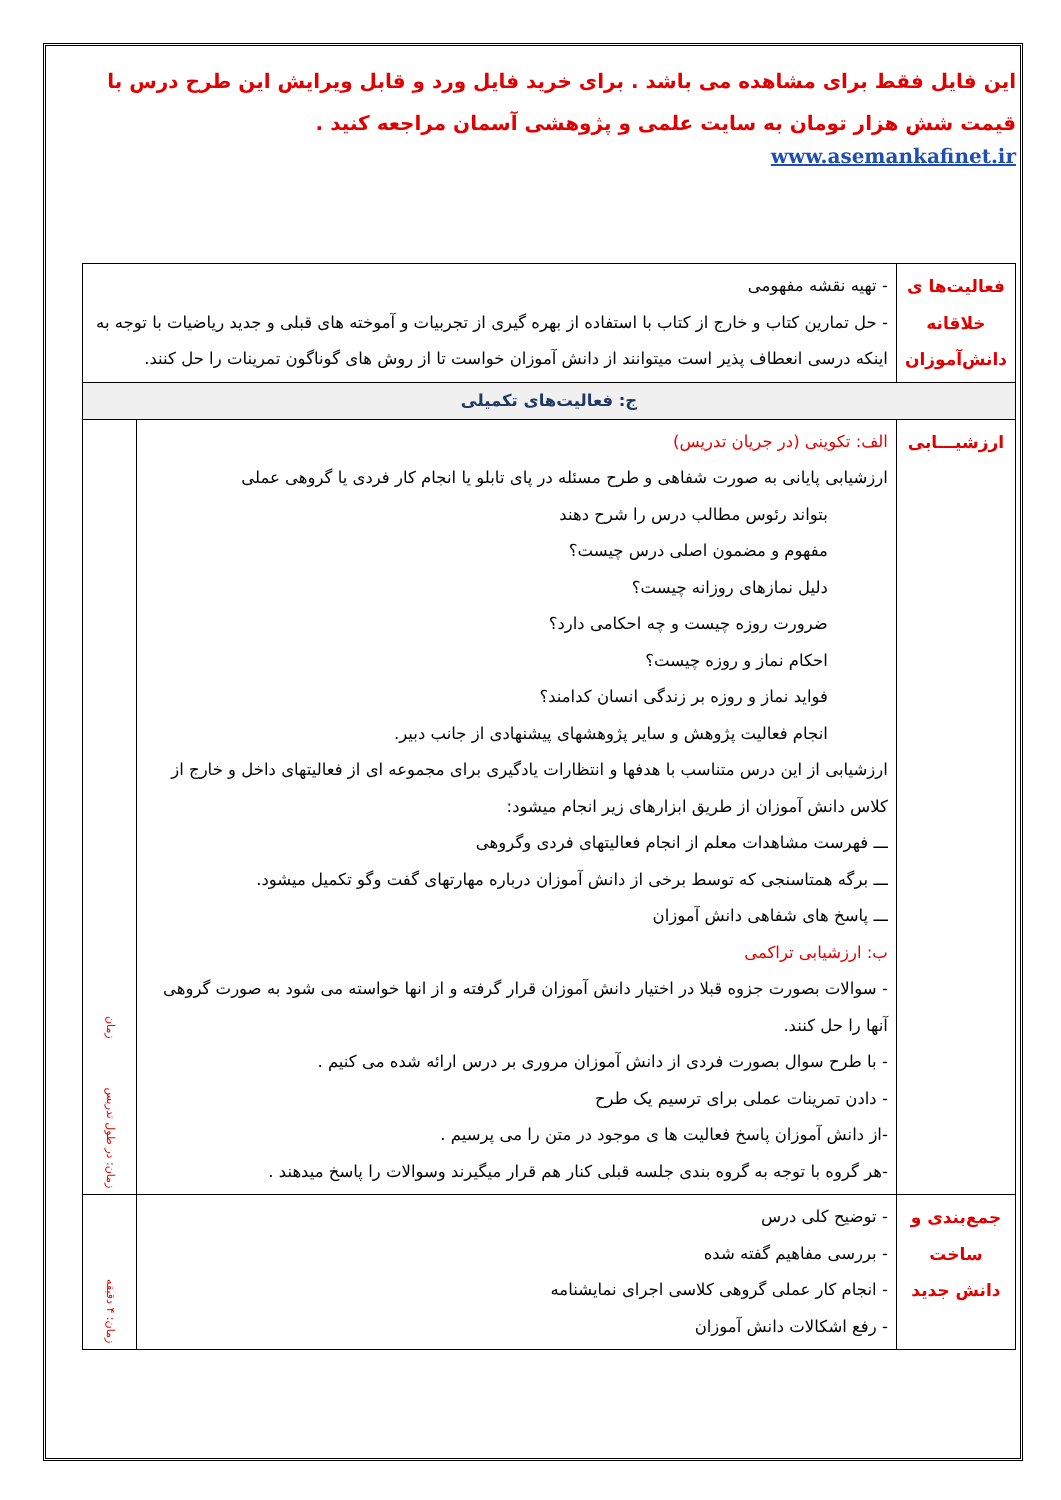این فایل فقط برای مشاهده می باشد . برای خرید فایل ورد و قابل ویرایش این طرح درس با قیمت شش هزار تومان به سایت علمی و پژوهشی آسمان مراجعه کنید .
www.asemankafinet.ir
| فعالیت‌ها ی خلاقانه دانش‌آموزان | - تهیه نقشه مفهومی - حل تمارین کتاب و خارج از کتاب با استفاده از بهره گیری از تجربیات و آموخته های قبلی و جدید ریاضیات با توجه به اینکه درسی انعطاف پذیر است میتوانند از دانش آموزان خواست تا از روش های گوناگون تمرینات را حل کنند. | |
| ج: فعالیت‌های تکمیلی | | |
| ارزشیـــابی | الف: تکوینی (در جریان تدریس) ارزشیابی پایانی به صورت شفاهی و طرح مسئله در پای تابلو یا انجام کار فردی یا گروهی عملی بتواند رئوس مطالب درس را شرح دهند مفهوم و مضمون اصلی درس چیست؟ دلیل نمازهای روزانه چیست؟ ضرورت روزه چیست و چه احکامی دارد؟ احکام نماز و روزه چیست؟ فواید نماز و روزه بر زندگی انسان کدامند؟ انجام فعالیت پژوهش و سایر پژوهشهای پیشنهادی از جانب دبیر. ارزشیابی از این درس متناسب با هدفها و انتظارات یادگیری برای مجموعه ای از فعالیتهای داخل و خارج از کلاس دانش آموزان از طریق ابزارهای زیر انجام میشود: ـــ فهرست مشاهدات معلم از انجام فعالیتهای فردی وگروهی ـــ برگه همتاسنجی که توسط برخی از دانش آموزان درباره مهارتهای گفت وگو تکمیل میشود. ـــ پاسخ های شفاهی دانش آموزان ب: ارزشیابی تراکمی - سوالات بصورت جزوه قبلا در اختیار دانش آموزان قرار گرفته و از انها خواسته می شود به صورت گروهی آنها را حل کنند. - با طرح سوال بصورت فردی از دانش آموزان مروری بر درس ارائه شده می کنیم . - دادن تمرینات عملی برای ترسیم یک طرح -از دانش آموزان پاسخ فعالیت ها ی موجود در متن را می پرسیم . -هر گروه با توجه به گروه بندی جلسه قبلی کنار هم قرار میگیرند وسوالات را پاسخ میدهند . | زمان: در طول تدریس زمان |
| جمع‌بندی و ساخت دانش جدید | - توضیح کلی درس - بررسی مفاهیم گفته شده - انجام کار عملی گروهی کلاسی اجرای نمایشنامه - رفع اشکالات دانش آموزان | زمان: ۴ دقیقه |